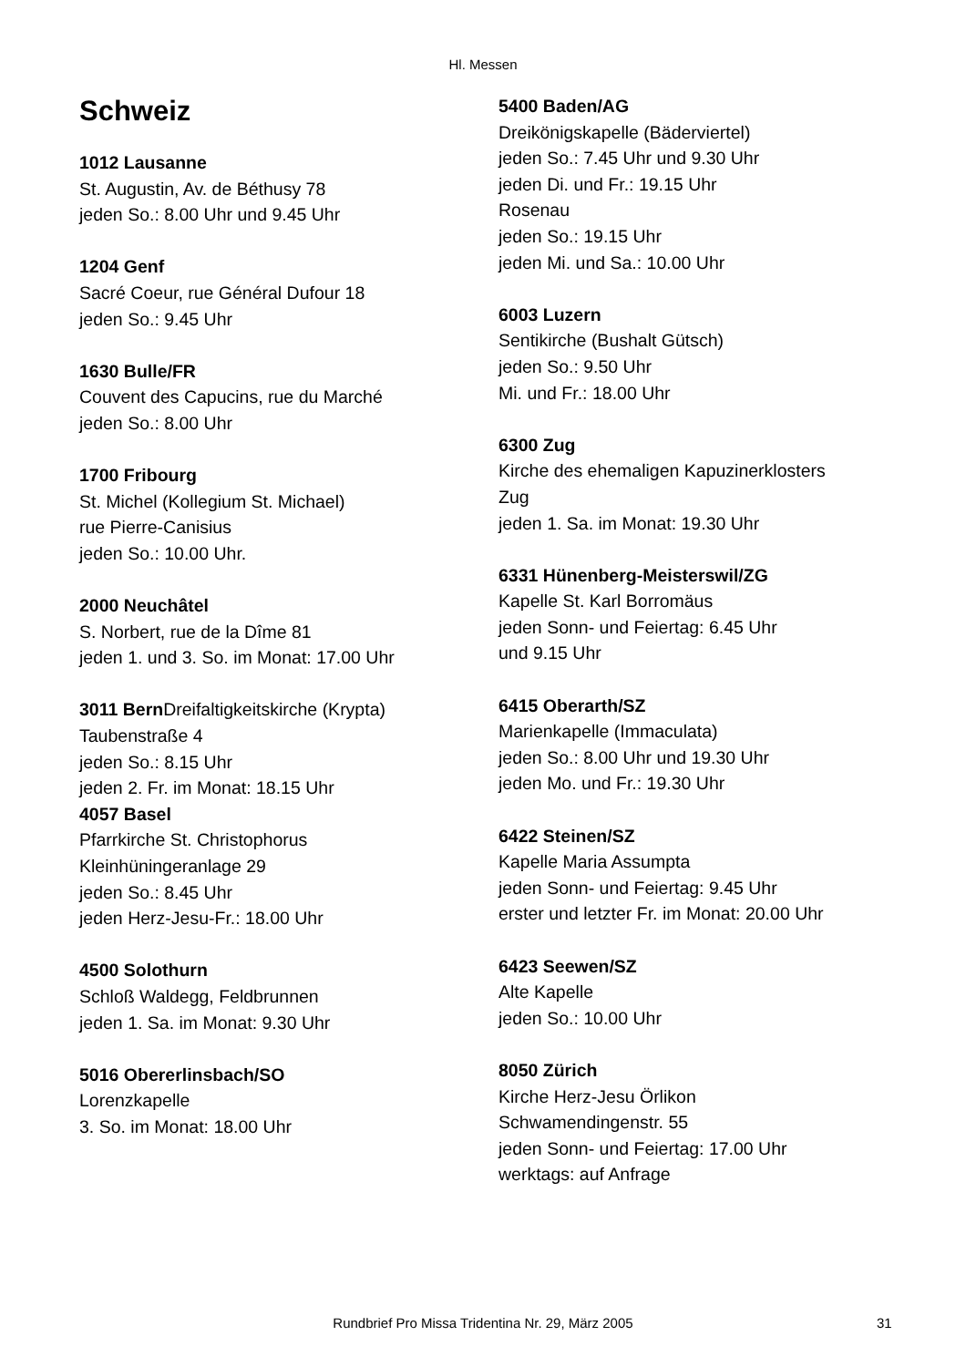Hl. Messen
Schweiz
1012 Lausanne
St. Augustin, Av. de Béthusy 78
jeden So.: 8.00 Uhr und 9.45 Uhr
1204 Genf
Sacré Coeur, rue Général Dufour 18
jeden So.: 9.45 Uhr
1630 Bulle/FR
Couvent des Capucins, rue du Marché
jeden So.: 8.00 Uhr
1700 Fribourg
St. Michel (Kollegium St. Michael)
rue Pierre-Canisius
jeden So.: 10.00 Uhr.
2000 Neuchâtel
S. Norbert, rue de la Dîme 81
jeden 1. und 3. So. im Monat: 17.00 Uhr
3011 Bern Dreifaltigkeitskirche (Krypta)
Taubenstraße 4
jeden So.: 8.15 Uhr
jeden 2. Fr. im Monat: 18.15 Uhr
4057 Basel
Pfarrkirche St. Christophorus
Kleinhüningeranlage 29
jeden So.: 8.45 Uhr
jeden Herz-Jesu-Fr.: 18.00 Uhr
4500 Solothurn
Schloß Waldegg, Feldbrunnen
jeden 1. Sa. im Monat: 9.30 Uhr
5016 Obererlinsbach/SO
Lorenzkapelle
3. So. im Monat: 18.00 Uhr
5400 Baden/AG
Dreikönigskapelle (Bäderviertel)
jeden So.: 7.45 Uhr und 9.30 Uhr
jeden Di. und Fr.: 19.15 Uhr
Rosenau
jeden So.: 19.15 Uhr
jeden Mi. und Sa.: 10.00 Uhr
6003 Luzern
Sentikirche (Bushalt Gütsch)
jeden So.: 9.50 Uhr
Mi. und Fr.: 18.00 Uhr
6300 Zug
Kirche des ehemaligen Kapuzinerklosters
Zug
jeden 1. Sa. im Monat: 19.30 Uhr
6331 Hünenberg-Meisterswil/ZG
Kapelle St. Karl Borromäus
jeden Sonn- und Feiertag: 6.45 Uhr
und 9.15 Uhr
6415 Oberarth/SZ
Marienkapelle (Immaculata)
jeden So.: 8.00 Uhr und 19.30 Uhr
jeden Mo. und Fr.: 19.30 Uhr
6422 Steinen/SZ
Kapelle Maria Assumpta
jeden Sonn- und Feiertag: 9.45 Uhr
erster und letzter Fr. im Monat: 20.00 Uhr
6423 Seewen/SZ
Alte Kapelle
jeden So.: 10.00 Uhr
8050 Zürich
Kirche Herz-Jesu Örlikon
Schwamendingenstr. 55
jeden Sonn- und Feiertag: 17.00 Uhr
werktags: auf Anfrage
Rundbrief Pro Missa Tridentina Nr. 29, März 2005
31